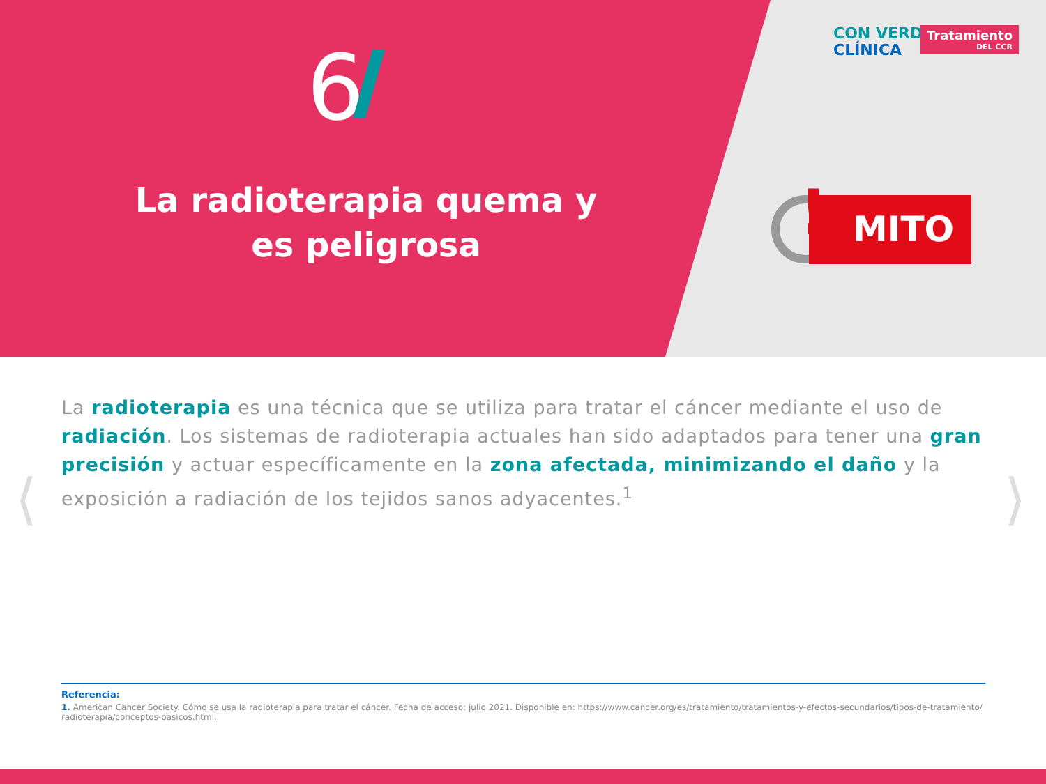6
La radioterapia quema y es peligrosa
CON VERDAD
CLÍNICA
Tratamiento
DEL CCR
MITO
!
La radioterapia es una técnica que se utiliza para tratar el cáncer mediante el uso de radiación. Los sistemas de radioterapia actuales han sido adaptados para tener una gran precisión y actuar específicamente en la zona afectada, minimizando el daño y la exposición a radiación de los tejidos sanos adyacentes.<sup>1</sup>
⟨ ⟩
Referencia:
1. American Cancer Society. Cómo se usa la radioterapia para tratar el cáncer. Fecha de acceso: julio 2021. Disponible en: https://www.cancer.org/es/tratamiento/tratamientos-y-efectos-secundarios/tipos-de-tratamiento/ radioterapia/conceptos-basicos.html.